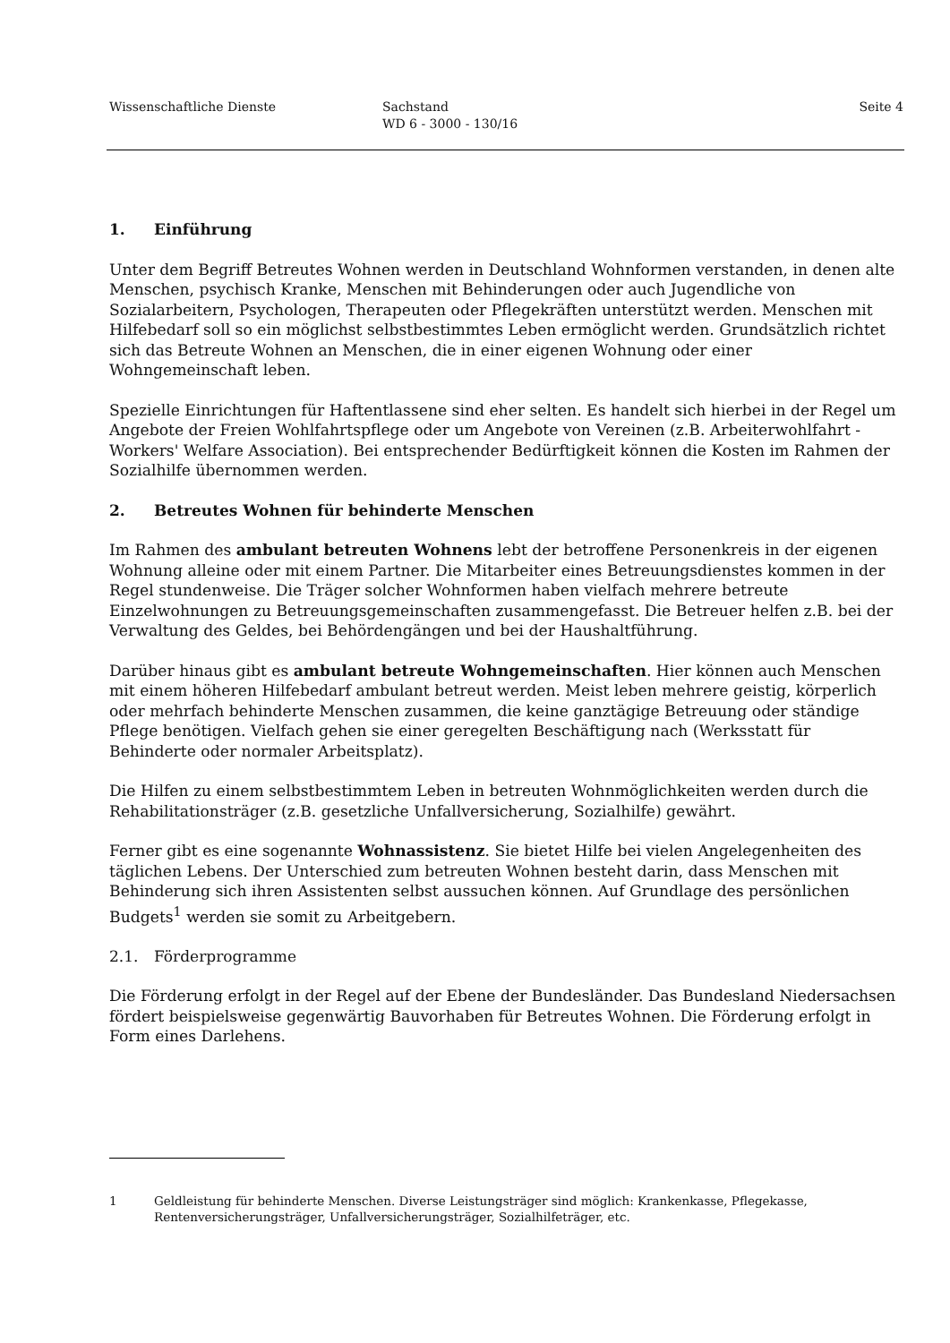Wissenschaftliche Dienste Sachstand
WD 6 - 3000 - 130/16
Seite 4
1. Einführung
Unter dem Begriff Betreutes Wohnen werden in Deutschland Wohnformen verstanden, in denen alte Menschen, psychisch Kranke, Menschen mit Behinderungen oder auch Jugendliche von Sozialarbeitern, Psychologen, Therapeuten oder Pflegekräften unterstützt werden. Menschen mit Hilfebedarf soll so ein möglichst selbstbestimmtes Leben ermöglicht werden. Grundsätzlich richtet sich das Betreute Wohnen an Menschen, die in einer eigenen Wohnung oder einer Wohngemeinschaft leben.
Spezielle Einrichtungen für Haftentlassene sind eher selten. Es handelt sich hierbei in der Regel um Angebote der Freien Wohlfahrtspflege oder um Angebote von Vereinen (z.B. Arbeiterwohlfahrt - Workers' Welfare Association). Bei entsprechender Bedürftigkeit können die Kosten im Rahmen der Sozialhilfe übernommen werden.
2. Betreutes Wohnen für behinderte Menschen
Im Rahmen des ambulant betreuten Wohnens lebt der betroffene Personenkreis in der eigenen Wohnung alleine oder mit einem Partner. Die Mitarbeiter eines Betreuungsdienstes kommen in der Regel stundenweise. Die Träger solcher Wohnformen haben vielfach mehrere betreute Einzelwohnungen zu Betreuungsgemeinschaften zusammengefasst. Die Betreuer helfen z.B. bei der Verwaltung des Geldes, bei Behördengängen und bei der Haushaltführung.
Darüber hinaus gibt es ambulant betreute Wohngemeinschaften. Hier können auch Menschen mit einem höheren Hilfebedarf ambulant betreut werden. Meist leben mehrere geistig, körperlich oder mehrfach behinderte Menschen zusammen, die keine ganztägige Betreuung oder ständige Pflege benötigen. Vielfach gehen sie einer geregelten Beschäftigung nach (Werksstatt für Behinderte oder normaler Arbeitsplatz).
Die Hilfen zu einem selbstbestimmtem Leben in betreuten Wohnmöglichkeiten werden durch die Rehabilitationsträger (z.B. gesetzliche Unfallversicherung, Sozialhilfe) gewährt.
Ferner gibt es eine sogenannte Wohnassistenz. Sie bietet Hilfe bei vielen Angelegenheiten des täglichen Lebens. Der Unterschied zum betreuten Wohnen besteht darin, dass Menschen mit Behinderung sich ihren Assistenten selbst aussuchen können. Auf Grundlage des persönlichen Budgets<sup>1</sup> werden sie somit zu Arbeitgebern.
2.1. Förderprogramme
Die Förderung erfolgt in der Regel auf der Ebene der Bundesländer. Das Bundesland Niedersachsen fördert beispielsweise gegenwärtig Bauvorhaben für Betreutes Wohnen. Die Förderung erfolgt in Form eines Darlehens.
1 Geldleistung für behinderte Menschen. Diverse Leistungsträger sind möglich: Krankenkasse, Pflegekasse, Rentenversicherungsträger, Unfallversicherungsträger, Sozialhilfeträger, etc.